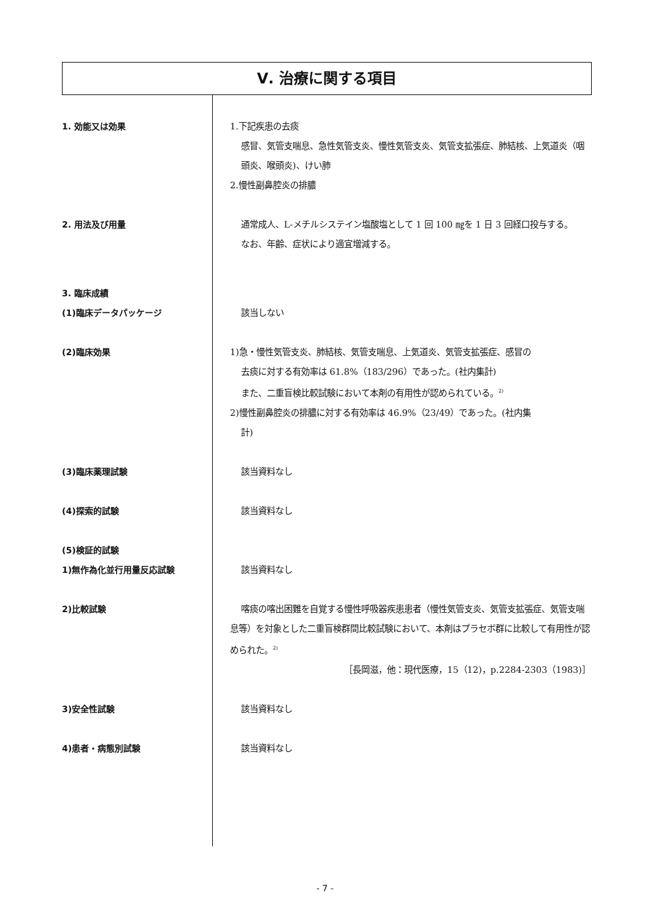Ⅴ. 治療に関する項目
1. 効能又は効果 1.下記疾患の去痰
感冒、気管支喘息、急性気管支炎、慢性気管支炎、気管支拡張症、肺結核、上気道炎（咽頭炎、喉頭炎)、けい肺
2.慢性副鼻腔炎の排膿
2. 用法及び用量 通常成人、L-メチルシステイン塩酸塩として 1 回 100 ㎎を 1 日 3 回経口投与する。
なお、年齢、症状により適宜増減する。
3. 臨床成績
(1)臨床データパッケージ 該当しない
(2)臨床効果 1)急・慢性気管支炎、肺結核、気管支喘息、上気道炎、気管支拡張症、感冒の
去痰に対する有効率は 61.8%（183/296）であった。(社内集計)
また、二重盲検比較試験において本剤の有用性が認められている。<sup>2)</sup>
2)慢性副鼻腔炎の排膿に対する有効率は 46.9%（23/49）であった。(社内集
計)
(3)臨床薬理試験 該当資料なし
(4)探索的試験 該当資料なし
(5)検証的試験
1)無作為化並行用量反応試験 該当資料なし
2)比較試験 喀痰の喀出困難を自覚する慢性呼吸器疾患患者（慢性気管支炎、気管支拡張症、気管支喘息等）を対象とした二重盲検群間比較試験において、本剤はプラセボ群に比較して有用性が認められた。<sup>2)</sup>
［長岡滋，他：現代医療，15（12)，p.2284-2303（1983)］
3)安全性試験 該当資料なし
4)患者・病態別試験 該当資料なし
- 7 -